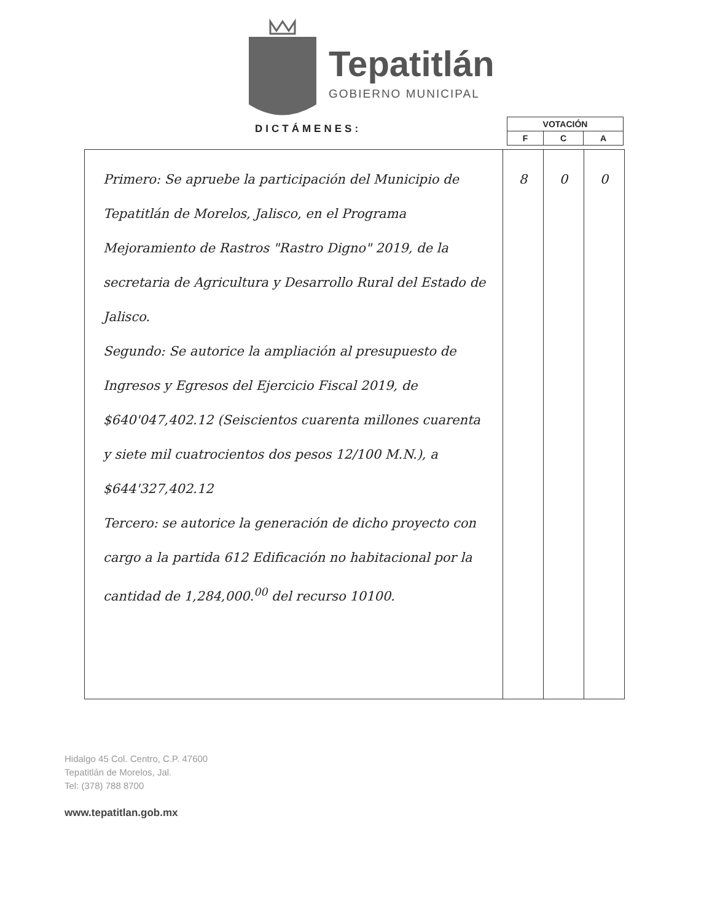Tepatitlán
GOBIERNO MUNICIPAL
DICTÁMENES:
| VOTACIÓN | | |
| --- | --- | --- |
| F | C | A |
| Primero: Se apruebe la participación del Municipio de Tepatitlán de Morelos, Jalisco, en el Programa Mejoramiento de Rastros "Rastro Digno" 2019, de la secretaria de Agricultura y Desarrollo Rural del Estado de Jalisco. Segundo: Se autorice la ampliación al presupuesto de Ingresos y Egresos del Ejercicio Fiscal 2019, de $640'047,402.12 (Seiscientos cuarenta millones cuarenta y siete mil cuatrocientos dos pesos 12/100 M.N.), a $644'327,402.12 Tercero: se autorice la generación de dicho proyecto con cargo a la partida 612 Edificación no habitacional por la cantidad de 1,284,000.<sup>00</sup> del recurso 10100. | 8 | 0 | 0 |
Hidalgo 45 Col. Centro, C.P. 47600
Tepatitlán de Morelos, Jal.
Tel: (378) 788 8700
www.tepatitlan.gob.mx